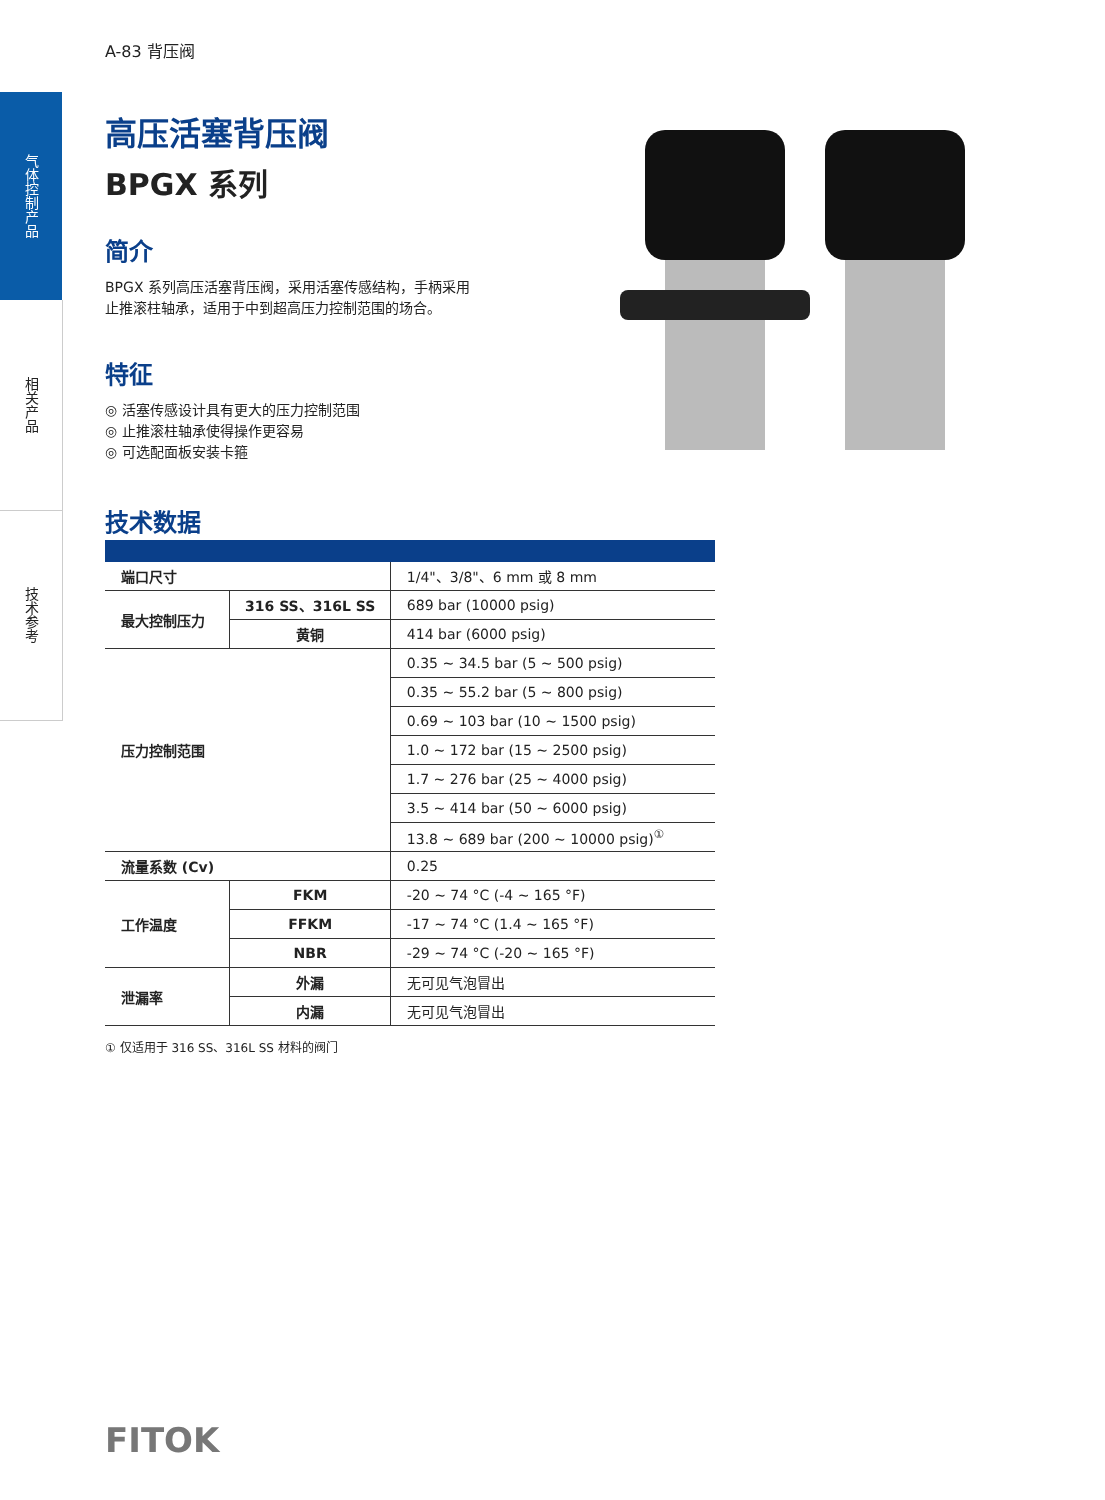气体控制产品
相关产品
技术参考
A-83 背压阀
高压活塞背压阀
BPGX 系列
简介
BPGX 系列高压活塞背压阀，采用活塞传感结构，手柄采用
止推滚柱轴承，适用于中到超高压力控制范围的场合。
特征
◎ 活塞传感设计具有更大的压力控制范围
◎ 止推滚柱轴承使得操作更容易
◎ 可选配面板安装卡箍
技术数据
| 端口尺寸 | | 1/4"、3/8"、6 mm 或 8 mm |
| 最大控制压力 | 316 SS、316L SS | 689 bar (10000 psig) |
| | 黄铜 | 414 bar (6000 psig) |
| 压力控制范围 | | 0.35 ~ 34.5 bar (5 ~ 500 psig) |
| | | 0.35 ~ 55.2 bar (5 ~ 800 psig) |
| | | 0.69 ~ 103 bar (10 ~ 1500 psig) |
| | | 1.0 ~ 172 bar (15 ~ 2500 psig) |
| | | 1.7 ~ 276 bar (25 ~ 4000 psig) |
| | | 3.5 ~ 414 bar (50 ~ 6000 psig) |
| | | 13.8 ~ 689 bar (200 ~ 10000 psig)<sup>①</sup> |
| 流量系数 (Cv) | | 0.25 |
| 工作温度 | FKM | -20 ~ 74 °C (-4 ~ 165 °F) |
| | FFKM | -17 ~ 74 °C (1.4 ~ 165 °F) |
| | NBR | -29 ~ 74 °C (-20 ~ 165 °F) |
| 泄漏率 | 外漏 | 无可见气泡冒出 |
| | 内漏 | 无可见气泡冒出 |
① 仅适用于 316 SS、316L SS 材料的阀门
FITOK